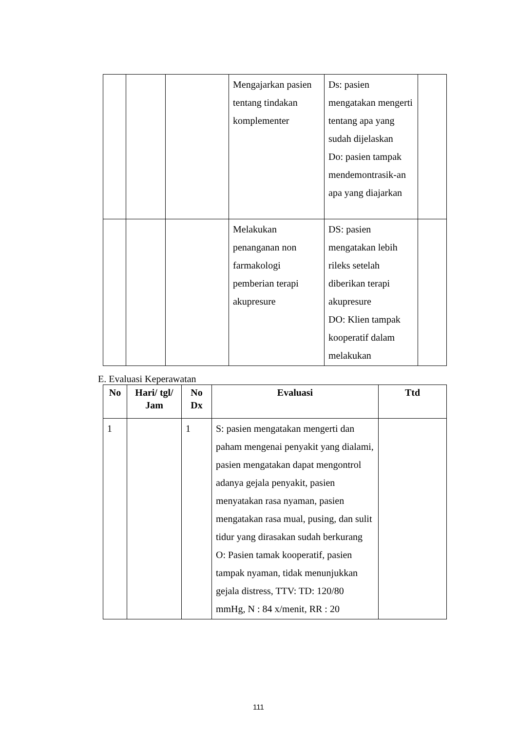| | | | Mengajarkan pasien tentang tindakan komplementer | Ds: pasien mengatakan mengerti tentang apa yang sudah dijelaskan Do: pasien tampak mendemontrasik-an apa yang diajarkan | |
| | | | Melakukan penanganan non farmakologi pemberian terapi akupresure | DS: pasien mengatakan lebih rileks setelah diberikan terapi akupresure DO: Klien tampak kooperatif dalam melakukan | |
E. Evaluasi Keperawatan
| No | Hari/ tgl/ Jam | No Dx | Evaluasi | Ttd |
| --- | --- | --- | --- | --- |
| 1 | | 1 | S: pasien mengatakan mengerti dan paham mengenai penyakit yang dialami, pasien mengatakan dapat mengontrol adanya gejala penyakit, pasien menyatakan rasa nyaman, pasien mengatakan rasa mual, pusing, dan sulit tidur yang dirasakan sudah berkurang O: Pasien tamak kooperatif, pasien tampak nyaman, tidak menunjukkan gejala distress, TTV: TD: 120/80 mmHg, N : 84 x/menit, RR : 20 | |
111